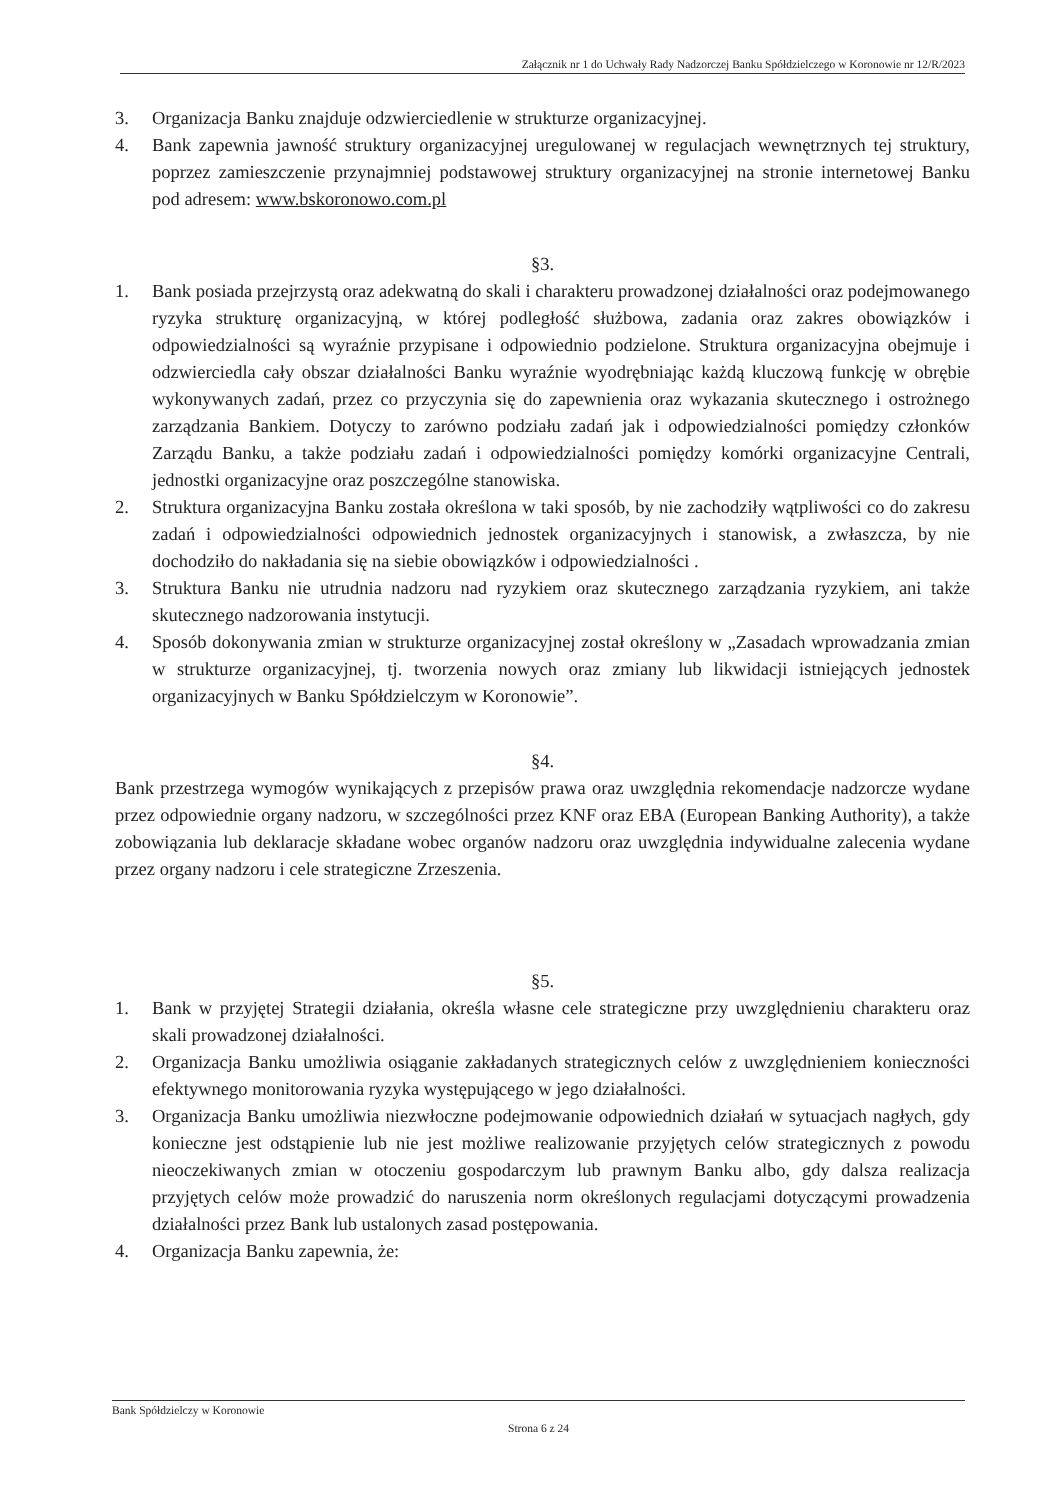Załącznik nr 1 do Uchwały Rady Nadzorczej Banku Spółdzielczego w Koronowie nr 12/R/2023
3. Organizacja Banku znajduje odzwierciedlenie w strukturze organizacyjnej.
4. Bank zapewnia jawność struktury organizacyjnej uregulowanej w regulacjach wewnętrznych tej struktury, poprzez zamieszczenie przynajmniej podstawowej struktury organizacyjnej na stronie internetowej Banku pod adresem: www.bskoronowo.com.pl
§3.
1. Bank posiada przejrzystą oraz adekwatną do skali i charakteru prowadzonej działalności oraz podejmowanego ryzyka strukturę organizacyjną, w której podległość służbowa, zadania oraz zakres obowiązków i odpowiedzialności są wyraźnie przypisane i odpowiednio podzielone. Struktura organizacyjna obejmuje i odzwierciedla cały obszar działalności Banku wyraźnie wyodrębniając każdą kluczową funkcję w obrębie wykonywanych zadań, przez co przyczynia się do zapewnienia oraz wykazania skutecznego i ostrożnego zarządzania Bankiem. Dotyczy to zarówno podziału zadań jak i odpowiedzialności pomiędzy członków Zarządu Banku, a także podziału zadań i odpowiedzialności pomiędzy komórki organizacyjne Centrali, jednostki organizacyjne oraz poszczególne stanowiska.
2. Struktura organizacyjna Banku została określona w taki sposób, by nie zachodziły wątpliwości co do zakresu zadań i odpowiedzialności odpowiednich jednostek organizacyjnych i stanowisk, a zwłaszcza, by nie dochodziło do nakładania się na siebie obowiązków i odpowiedzialności .
3. Struktura Banku nie utrudnia nadzoru nad ryzykiem oraz skutecznego zarządzania ryzykiem, ani także skutecznego nadzorowania instytucji.
4. Sposób dokonywania zmian w strukturze organizacyjnej został określony w „Zasadach wprowadzania zmian w strukturze organizacyjnej, tj. tworzenia nowych oraz zmiany lub likwidacji istniejących jednostek organizacyjnych w Banku Spółdzielczym w Koronowie”.
§4.
Bank przestrzega wymogów wynikających z przepisów prawa oraz uwzględnia rekomendacje nadzorcze wydane przez odpowiednie organy nadzoru, w szczególności przez KNF oraz EBA (European Banking Authority), a także zobowiązania lub deklaracje składane wobec organów nadzoru oraz uwzględnia indywidualne zalecenia wydane przez organy nadzoru i cele strategiczne Zrzeszenia.
§5.
1. Bank w przyjętej Strategii działania, określa własne cele strategiczne przy uwzględnieniu charakteru oraz skali prowadzonej działalności.
2. Organizacja Banku umożliwia osiąganie zakładanych strategicznych celów z uwzględnieniem konieczności efektywnego monitorowania ryzyka występującego w jego działalności.
3. Organizacja Banku umożliwia niezwłoczne podejmowanie odpowiednich działań w sytuacjach nagłych, gdy konieczne jest odstąpienie lub nie jest możliwe realizowanie przyjętych celów strategicznych z powodu nieoczekiwanych zmian w otoczeniu gospodarczym lub prawnym Banku albo, gdy dalsza realizacja przyjętych celów może prowadzić do naruszenia norm określonych regulacjami dotyczącymi prowadzenia działalności przez Bank lub ustalonych zasad postępowania.
4. Organizacja Banku zapewnia, że:
Bank Spółdzielczy w Koronowie
Strona 6 z 24